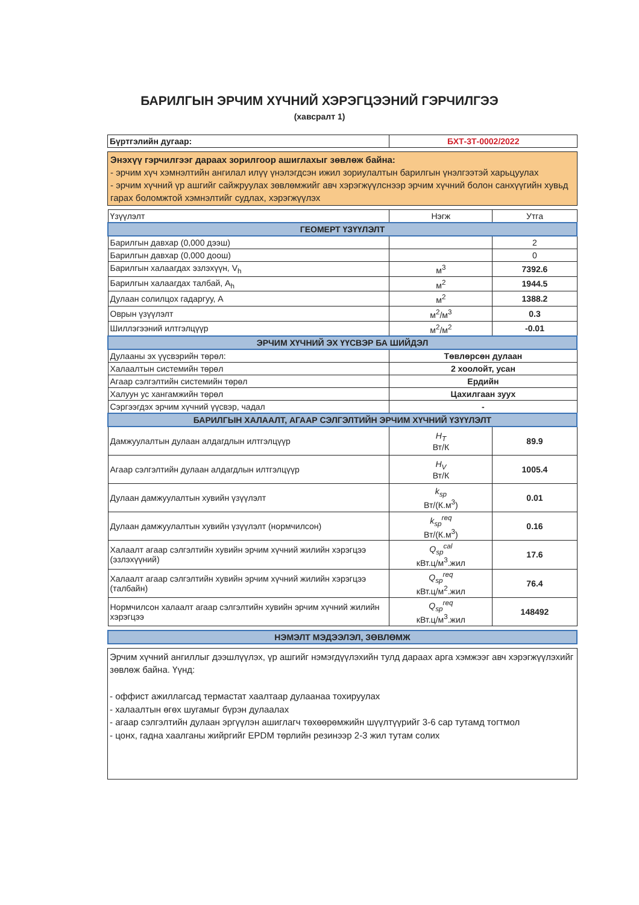БАРИЛГЫН ЭРЧИМ ХҮЧНИЙ ХЭРЭГЦЭЭНИЙ ГЭРЧИЛГЭЭ
(хавсралт 1)
| Бүртгэлийн дугаар: | БХТ-3Т-0002/2022 |
Энэхүү гэрчилгээг дараах зорилгоор ашиглахыг зөвлөж байна:
- эрчим хүч хэмнэлтийн ангилал илүү үнэлэгдсэн ижил зориулалтын барилгын үнэлгээтэй харьцуулах
- эрчим хүчний үр ашгийг сайжруулах зөвлөмжийг авч хэрэгжүүлснээр эрчим хүчний болон санхүүгийн хувьд гарах боломжтой хэмнэлтийг судлах, хэрэгжүүлэх
| Үзүүлэлт | Нэгж | Утга |
| ГЕОМЕРТ ҮЗҮҮЛЭЛТ | | |
| Барилгын давхар (0,000 дээш) | | 2 |
| Барилгын давхар (0,000 доош) | | 0 |
| Барилгын халаагдах эзлэхүүн, V<sub>h</sub> | м<sup>3</sup> | 7392.6 |
| Барилгын халаагдах талбай, A<sub>h</sub> | м<sup>2</sup> | 1944.5 |
| Дулаан солилцох гадаргуу, A | м<sup>2</sup> | 1388.2 |
| Оврын үзүүлэлт | м<sup>2</sup>/м<sup>3</sup> | 0.3 |
| Шиллэгээний илтгэлцүүр | м<sup>2</sup>/м<sup>2</sup> | -0.01 |
| ЭРЧИМ ХҮЧНИЙ ЭХ ҮҮСВЭР БА ШИЙДЭЛ | | |
| Дулааны эх үүсвэрийн төрөл: | Төвлөрсөн дулаан | |
| Халаалтын системийн төрөл | 2 хоолойт, усан | |
| Агаар сэлгэлтийн системийн төрөл | Ердийн | |
| Халуун ус хангамжийн төрөл | Цахилгаан зуух | |
| Сэргээгдэх эрчим хүчний үүсвэр, чадал | - | |
| БАРИЛГЫН ХАЛААЛТ, АГААР СЭЛГЭЛТИЙН ЭРЧИМ ХҮЧНИЙ ҮЗҮҮЛЭЛТ | | |
| Дамжуулалтын дулаан алдагдлын илтгэлцүүр | H<sub>T</sub> Вт/К | 89.9 |
| Агаар сэлгэлтийн дулаан алдагдлын илтгэлцүүр | H<sub>V</sub> Вт/К | 1005.4 |
| Дулаан дамжуулалтын хувийн үзүүлэлт | k<sub>sp</sub> Вт/(К.м<sup>3</sup>) | 0.01 |
| Дулаан дамжуулалтын хувийн үзүүлэлт (нормчилсон) | k<sub>sp</sub><sup>req</sup> Вт/(К.м<sup>3</sup>) | 0.16 |
| Халаалт агаар сэлгэлтийн хувийн эрчим хүчний жилийн хэрэгцээ (эзлэхүүний) | Q<sub>sp</sub><sup>cal</sup> кВт.ц/м<sup>3</sup>.жил | 17.6 |
| Халаалт агаар сэлгэлтийн хувийн эрчим хүчний жилийн хэрэгцээ (талбайн) | Q<sub>sp</sub><sup>req</sup> кВт.ц/м<sup>2</sup>.жил | 76.4 |
| Нормчилсон халаалт агаар сэлгэлтийн хувийн эрчим хүчний жилийн хэрэгцээ | Q<sub>sp</sub><sup>req</sup> кВт.ц/м<sup>3</sup>.жил | 148492 |
| НЭМЭЛТ МЭДЭЭЛЭЛ, ЗӨВЛӨМЖ |
Эрчим хүчний ангиллыг дээшлүүлэх, үр ашгийг нэмэгдүүлэхийн тулд дараах арга хэмжээг авч хэрэгжүүлэхийг зөвлөж байна. Үүнд:
- оффист ажиллагсад термастат хаалтаар дулаанаа тохируулах
- халаалтын өгөх шугамыг бүрэн дулаалах
- агаар сэлгэлтийн дулаан эргүүлэн ашиглагч төхөөрөмжийн шүүлтүүрийг 3-6 сар тутамд тогтмол
- цонх, гадна хаалганы жийргийг EPDM төрлийн резинээр 2-3 жил тутам солих